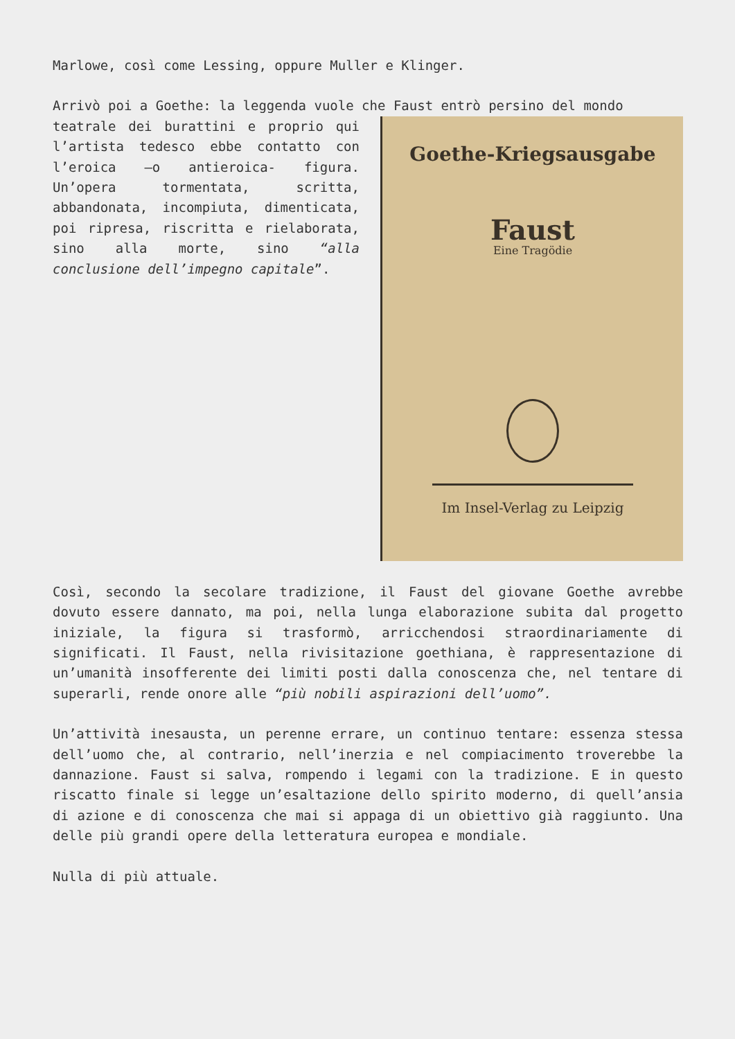Marlowe, così come Lessing, oppure Muller e Klinger.
Arrivò poi a Goethe: la leggenda vuole che Faust entrò persino del mondo
Goethe-Kriegsausgabe
Faust
Eine Tragödie
Im Insel-Verlag zu Leipzig
teatrale dei burattini e proprio qui l’artista tedesco ebbe contatto con l’eroica –o antieroica- figura. Un’opera tormentata, scritta, abbandonata, incompiuta, dimenticata, poi ripresa, riscritta e rielaborata, sino alla morte, sino “alla conclusione dell’impegno capitale”.
Così, secondo la secolare tradizione, il Faust del giovane Goethe avrebbe dovuto essere dannato, ma poi, nella lunga elaborazione subita dal progetto iniziale, la figura si trasformò, arricchendosi straordinariamente di significati. Il Faust, nella rivisitazione goethiana, è rappresentazione di un’umanità insofferente dei limiti posti dalla conoscenza che, nel tentare di superarli, rende onore alle “più nobili aspirazioni dell’uomo”.
Un’attività inesausta, un perenne errare, un continuo tentare: essenza stessa dell’uomo che, al contrario, nell’inerzia e nel compiacimento troverebbe la dannazione. Faust si salva, rompendo i legami con la tradizione. E in questo riscatto finale si legge un’esaltazione dello spirito moderno, di quell’ansia di azione e di conoscenza che mai si appaga di un obiettivo già raggiunto. Una delle più grandi opere della letteratura europea e mondiale.
Nulla di più attuale.